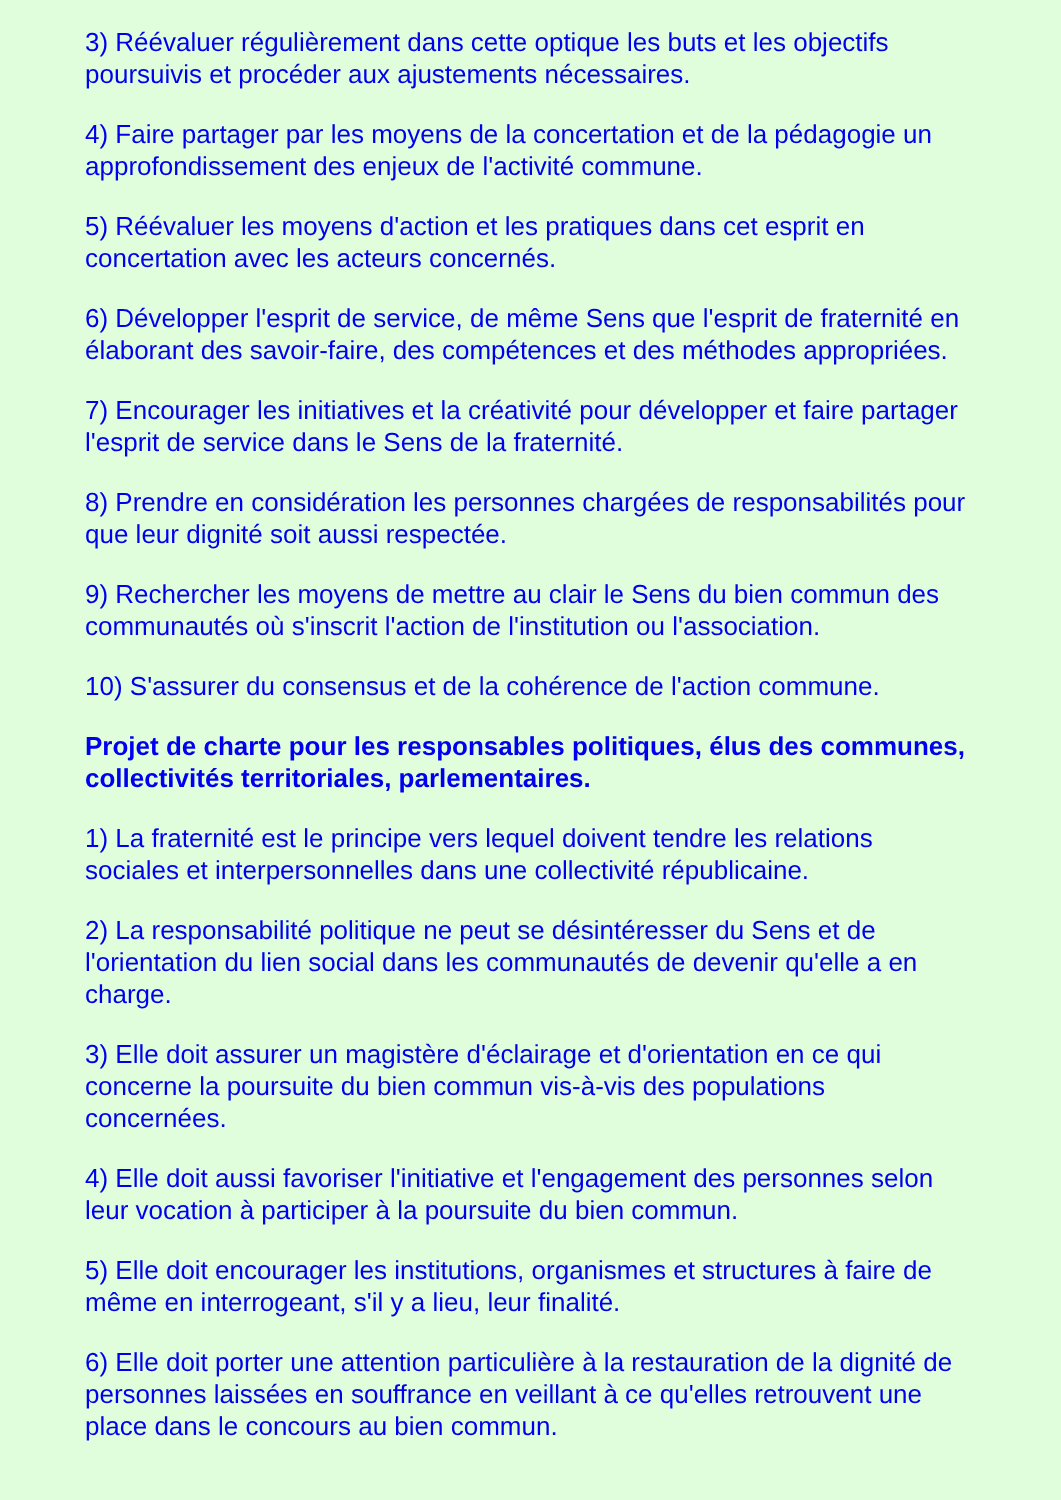3) Réévaluer régulièrement dans cette optique les buts et les objectifs poursuivis et procéder aux ajustements nécessaires.
4) Faire partager par les moyens de la concertation et de la pédagogie un approfondissement des enjeux de l'activité commune.
5) Réévaluer les moyens d'action et les pratiques dans cet esprit en concertation avec les acteurs concernés.
6) Développer l'esprit de service, de même Sens que l'esprit de fraternité en élaborant des savoir-faire, des compétences et des méthodes appropriées.
7) Encourager les initiatives et la créativité pour développer et faire partager l'esprit de service dans le Sens de la fraternité.
8) Prendre en considération les personnes chargées de responsabilités pour que leur dignité soit aussi respectée.
9) Rechercher les moyens de mettre au clair le Sens du bien commun des communautés où s'inscrit l'action de l'institution ou l'association.
10) S'assurer du consensus et de la cohérence de l'action commune.
Projet de charte pour les responsables politiques, élus des communes, collectivités territoriales, parlementaires.
1) La fraternité est le principe vers lequel doivent tendre les relations sociales et interpersonnelles dans une collectivité républicaine.
2) La responsabilité politique ne peut se désintéresser du Sens et de l'orientation du lien social dans les communautés de devenir qu'elle a en charge.
3) Elle doit assurer un magistère d'éclairage et d'orientation en ce qui concerne la poursuite du bien commun vis-à-vis des populations concernées.
4) Elle doit aussi favoriser l'initiative et l'engagement des personnes selon leur vocation à participer à la poursuite du bien commun.
5) Elle doit encourager les institutions, organismes et structures à faire de même en interrogeant, s'il y a lieu, leur finalité.
6) Elle doit porter une attention particulière à la restauration de la dignité de personnes laissées en souffrance en veillant à ce qu'elles retrouvent une place dans le concours au bien commun.